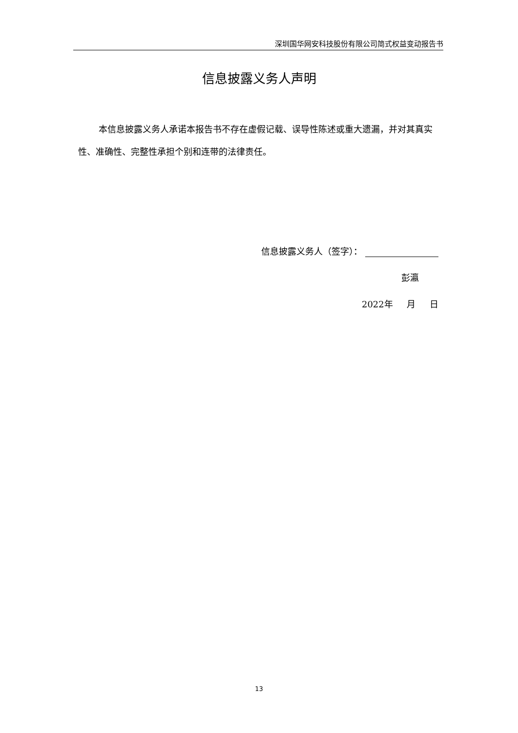深圳国华网安科技股份有限公司简式权益变动报告书
信息披露义务人声明
本信息披露义务人承诺本报告书不存在虚假记载、误导性陈述或重大遗漏，并对其真实性、准确性、完整性承担个别和连带的法律责任。
信息披露义务人（签字）：
彭瀛
2022年 月 日
13